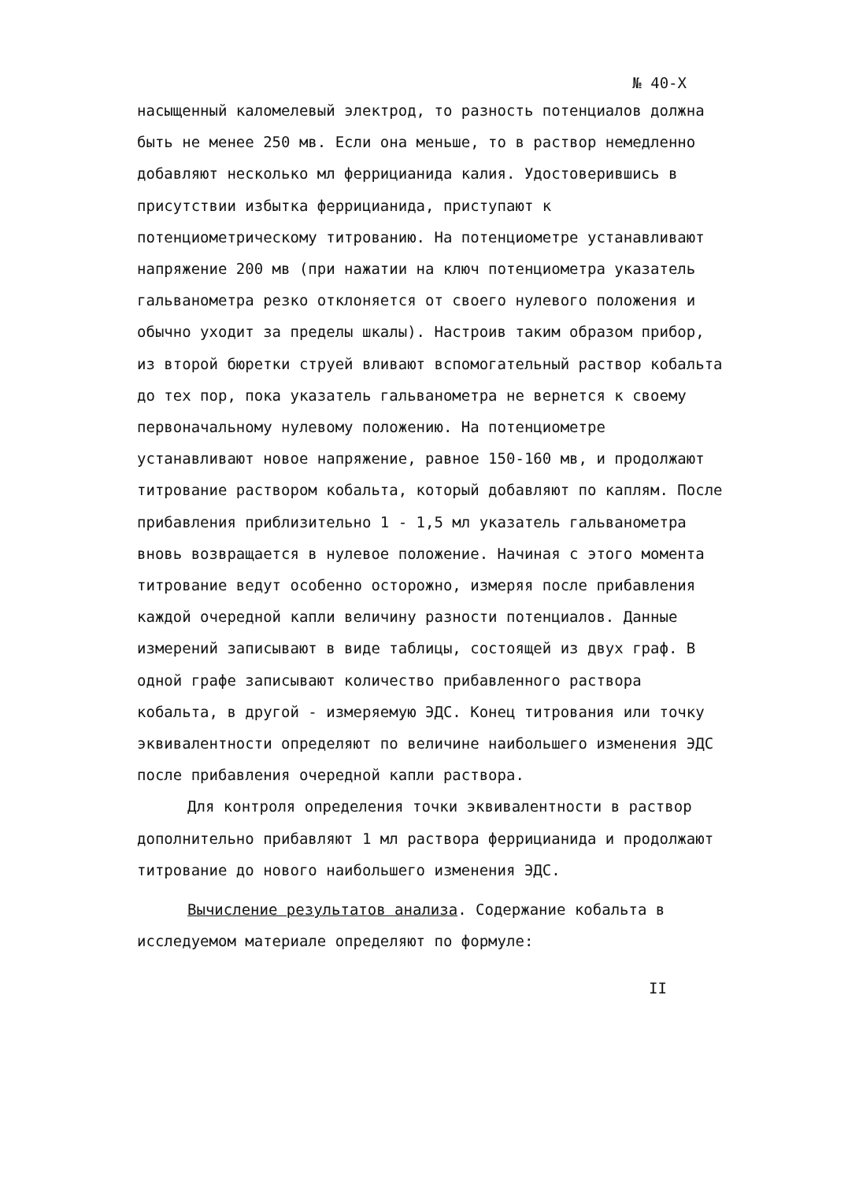№ 40-Х
насыщенный каломелевый электрод, то разность потенциалов должна быть не менее 250 мв. Если она меньше, то в раствор немедленно добавляют несколько мл феррицианида калия. Удостоверившись в присутствии избытка феррицианида, приступают к потенциометрическому титрованию. На потенциометре устанавливают напряжение 200 мв (при нажатии на ключ потенциометра указатель гальванометра резко отклоняется от своего нулевого положения и обычно уходит за пределы шкалы). Настроив таким образом прибор, из второй бюретки струей вливают вспомогательный раствор кобальта до тех пор, пока указатель гальванометра не вернется к своему первоначальному нулевому положению. На потенциометре устанавливают новое напряжение, равное 150-160 мв, и продолжают титрование раствором кобальта, который добавляют по каплям. После прибавления приблизительно 1 - 1,5 мл указатель гальванометра вновь возвращается в нулевое положение. Начиная с этого момента титрование ведут особенно осторожно, измеряя после прибавления каждой очередной капли величину разности потенциалов. Данные измерений записывают в виде таблицы, состоящей из двух граф. В одной графе записывают количество прибавленного раствора кобальта, в другой - измеряемую ЭДС. Конец титрования или точку эквивалентности определяют по величине наибольшего изменения ЭДС после прибавления очередной капли раствора.
Для контроля определения точки эквивалентности в раствор дополнительно прибавляют 1 мл раствора феррицианида и продолжают титрование до нового наибольшего изменения ЭДС.
Вычисление результатов анализа. Содержание кобальта в исследуемом материале определяют по формуле:
II